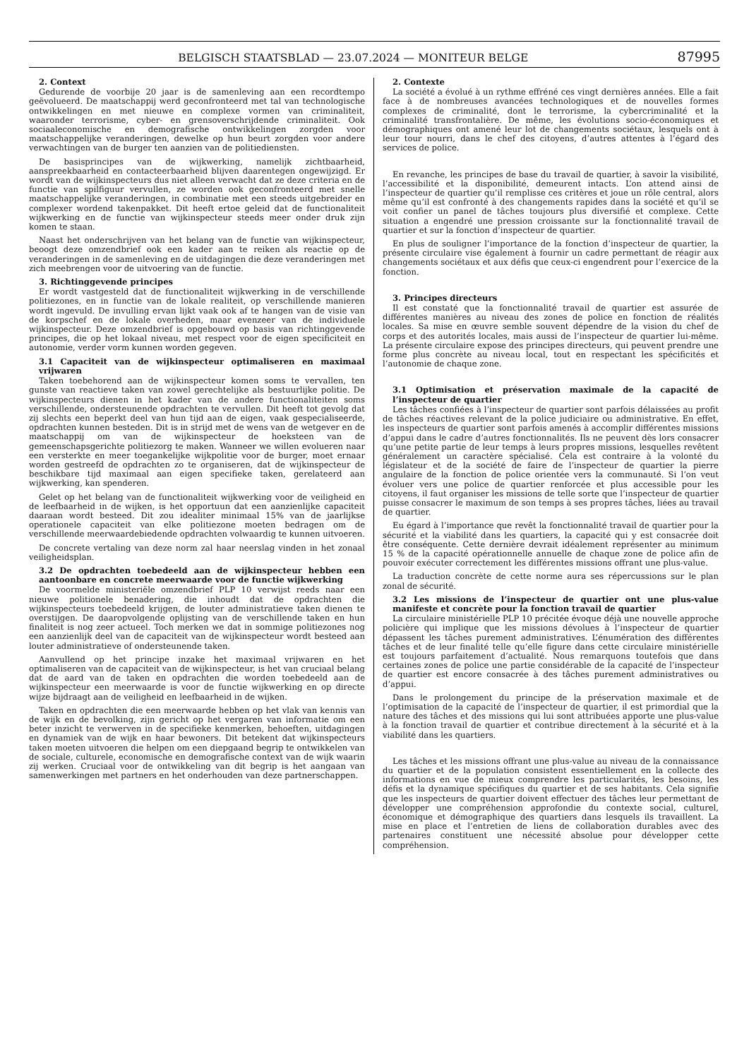BELGISCH STAATSBLAD — 23.07.2024 — MONITEUR BELGE 87995
2. Context
Gedurende de voorbije 20 jaar is de samenleving aan een recordtempo geëvolueerd. De maatschappij werd geconfronteerd met tal van technologische ontwikkelingen en met nieuwe en complexe vormen van criminaliteit, waaronder terrorisme, cyber- en grensoverschrijdende criminaliteit. Ook sociaaleconomische en demografische ontwikkelingen zorgden voor maatschappelijke veranderingen, dewelke op hun beurt zorgden voor andere verwachtingen van de burger ten aanzien van de politiediensten.
De basisprincipes van de wijkwerking, namelijk zichtbaarheid, aanspreekbaarheid en contacteerbaarheid blijven daarentegen ongewijzigd. Er wordt van de wijkinspecteurs dus niet alleen verwacht dat ze deze criteria en de functie van spilfiguur vervullen, ze worden ook geconfronteerd met snelle maatschappelijke veranderingen, in combinatie met een steeds uitgebreider en complexer wordend takenpakket. Dit heeft ertoe geleid dat de functionaliteit wijkwerking en de functie van wijkinspecteur steeds meer onder druk zijn komen te staan.
Naast het onderschrijven van het belang van de functie van wijkinspecteur, beoogt deze omzendbrief ook een kader aan te reiken als reactie op de veranderingen in de samenleving en de uitdagingen die deze veranderingen met zich meebrengen voor de uitvoering van de functie.
3. Richtinggevende principes
Er wordt vastgesteld dat de functionaliteit wijkwerking in de verschillende politiezones, en in functie van de lokale realiteit, op verschillende manieren wordt ingevuld. De invulling ervan lijkt vaak ook af te hangen van de visie van de korpschef en de lokale overheden, maar evenzeer van de individuele wijkinspecteur. Deze omzendbrief is opgebouwd op basis van richtinggevende principes, die op het lokaal niveau, met respect voor de eigen specificiteit en autonomie, verder vorm kunnen worden gegeven.
3.1 Capaciteit van de wijkinspecteur optimaliseren en maximaal vrijwaren
Taken toebehorend aan de wijkinspecteur komen soms te vervallen, ten gunste van reactieve taken van zowel gerechtelijke als bestuurlijke politie. De wijkinspecteurs dienen in het kader van de andere functionaliteiten soms verschillende, ondersteunende opdrachten te vervullen. Dit heeft tot gevolg dat zij slechts een beperkt deel van hun tijd aan de eigen, vaak gespecialiseerde, opdrachten kunnen besteden. Dit is in strijd met de wens van de wetgever en de maatschappij om van de wijkinspecteur de hoeksteen van de gemeenschapsgerichte politiezorg te maken. Wanneer we willen evolueren naar een versterkte en meer toegankelijke wijkpolitie voor de burger, moet ernaar worden gestreefd de opdrachten zo te organiseren, dat de wijkinspecteur de beschikbare tijd maximaal aan eigen specifieke taken, gerelateerd aan wijkwerking, kan spenderen.
Gelet op het belang van de functionaliteit wijkwerking voor de veiligheid en de leefbaarheid in de wijken, is het opportuun dat een aanzienlijke capaciteit daaraan wordt besteed. Dit zou idealiter minimaal 15% van de jaarlijkse operationele capaciteit van elke politiezone moeten bedragen om de verschillende meerwaardebiedende opdrachten volwaardig te kunnen uitvoeren.
De concrete vertaling van deze norm zal haar neerslag vinden in het zonaal veiligheidsplan.
3.2 De opdrachten toebedeeld aan de wijkinspecteur hebben een aantoonbare en concrete meerwaarde voor de functie wijkwerking
De voormelde ministeriële omzendbrief PLP 10 verwijst reeds naar een nieuwe politionele benadering, die inhoudt dat de opdrachten die wijkinspecteurs toebedeeld krijgen, de louter administratieve taken dienen te overstijgen. De daaropvolgende oplijsting van de verschillende taken en hun finaliteit is nog zeer actueel. Toch merken we dat in sommige politiezones nog een aanzienlijk deel van de capaciteit van de wijkinspecteur wordt besteed aan louter administratieve of ondersteunende taken.
Aanvullend op het principe inzake het maximaal vrijwaren en het optimaliseren van de capaciteit van de wijkinspecteur, is het van cruciaal belang dat de aard van de taken en opdrachten die worden toebedeeld aan de wijkinspecteur een meerwaarde is voor de functie wijkwerking en op directe wijze bijdraagt aan de veiligheid en leefbaarheid in de wijken.
Taken en opdrachten die een meerwaarde hebben op het vlak van kennis van de wijk en de bevolking, zijn gericht op het vergaren van informatie om een beter inzicht te verwerven in de specifieke kenmerken, behoeften, uitdagingen en dynamiek van de wijk en haar bewoners. Dit betekent dat wijkinspecteurs taken moeten uitvoeren die helpen om een diepgaand begrip te ontwikkelen van de sociale, culturele, economische en demografische context van de wijk waarin zij werken. Cruciaal voor de ontwikkeling van dit begrip is het aangaan van samenwerkingen met partners en het onderhouden van deze partnerschappen.
2. Contexte
La société a évolué à un rythme effréné ces vingt dernières années. Elle a fait face à de nombreuses avancées technologiques et de nouvelles formes complexes de criminalité, dont le terrorisme, la cybercriminalité et la criminalité transfrontalière. De même, les évolutions socio-économiques et démographiques ont amené leur lot de changements sociétaux, lesquels ont à leur tour nourri, dans le chef des citoyens, d’autres attentes à l’égard des services de police.
En revanche, les principes de base du travail de quartier, à savoir la visibilité, l’accessibilité et la disponibilité, demeurent intacts. L’on attend ainsi de l’inspecteur de quartier qu’il remplisse ces critères et joue un rôle central, alors même qu’il est confronté à des changements rapides dans la société et qu’il se voit confier un panel de tâches toujours plus diversifié et complexe. Cette situation a engendré une pression croissante sur la fonctionnalité travail de quartier et sur la fonction d’inspecteur de quartier.
En plus de souligner l’importance de la fonction d’inspecteur de quartier, la présente circulaire vise également à fournir un cadre permettant de réagir aux changements sociétaux et aux défis que ceux-ci engendrent pour l’exercice de la fonction.
3. Principes directeurs
Il est constaté que la fonctionnalité travail de quartier est assurée de différentes manières au niveau des zones de police en fonction de réalités locales. Sa mise en œuvre semble souvent dépendre de la vision du chef de corps et des autorités locales, mais aussi de l’inspecteur de quartier lui-même. La présente circulaire expose des principes directeurs, qui peuvent prendre une forme plus concrète au niveau local, tout en respectant les spécificités et l’autonomie de chaque zone.
3.1 Optimisation et préservation maximale de la capacité de l’inspecteur de quartier
Les tâches confiées à l’inspecteur de quartier sont parfois délaissées au profit de tâches réactives relevant de la police judiciaire ou administrative. En effet, les inspecteurs de quartier sont parfois amenés à accomplir différentes missions d’appui dans le cadre d’autres fonctionnalités. Ils ne peuvent dès lors consacrer qu’une petite partie de leur temps à leurs propres missions, lesquelles revêtent généralement un caractère spécialisé. Cela est contraire à la volonté du législateur et de la société de faire de l’inspecteur de quartier la pierre angulaire de la fonction de police orientée vers la communauté. Si l’on veut évoluer vers une police de quartier renforcée et plus accessible pour les citoyens, il faut organiser les missions de telle sorte que l’inspecteur de quartier puisse consacrer le maximum de son temps à ses propres tâches, liées au travail de quartier.
Eu égard à l’importance que revêt la fonctionnalité travail de quartier pour la sécurité et la viabilité dans les quartiers, la capacité qui y est consacrée doit être conséquente. Cette dernière devrait idéalement représenter au minimum 15 % de la capacité opérationnelle annuelle de chaque zone de police afin de pouvoir exécuter correctement les différentes missions offrant une plus-value.
La traduction concrète de cette norme aura ses répercussions sur le plan zonal de sécurité.
3.2 Les missions de l’inspecteur de quartier ont une plus-value manifeste et concrète pour la fonction travail de quartier
La circulaire ministérielle PLP 10 précitée évoque déjà une nouvelle approche policière qui implique que les missions dévolues à l’inspecteur de quartier dépassent les tâches purement administratives. L’énumération des différentes tâches et de leur finalité telle qu’elle figure dans cette circulaire ministérielle est toujours parfaitement d’actualité. Nous remarquons toutefois que dans certaines zones de police une partie considérable de la capacité de l’inspecteur de quartier est encore consacrée à des tâches purement administratives ou d’appui.
Dans le prolongement du principe de la préservation maximale et de l’optimisation de la capacité de l’inspecteur de quartier, il est primordial que la nature des tâches et des missions qui lui sont attribuées apporte une plus-value à la fonction travail de quartier et contribue directement à la sécurité et à la viabilité dans les quartiers.
Les tâches et les missions offrant une plus-value au niveau de la connaissance du quartier et de la population consistent essentiellement en la collecte des informations en vue de mieux comprendre les particularités, les besoins, les défis et la dynamique spécifiques du quartier et de ses habitants. Cela signifie que les inspecteurs de quartier doivent effectuer des tâches leur permettant de développer une compréhension approfondie du contexte social, culturel, économique et démographique des quartiers dans lesquels ils travaillent. La mise en place et l’entretien de liens de collaboration durables avec des partenaires constituent une nécessité absolue pour développer cette compréhension.